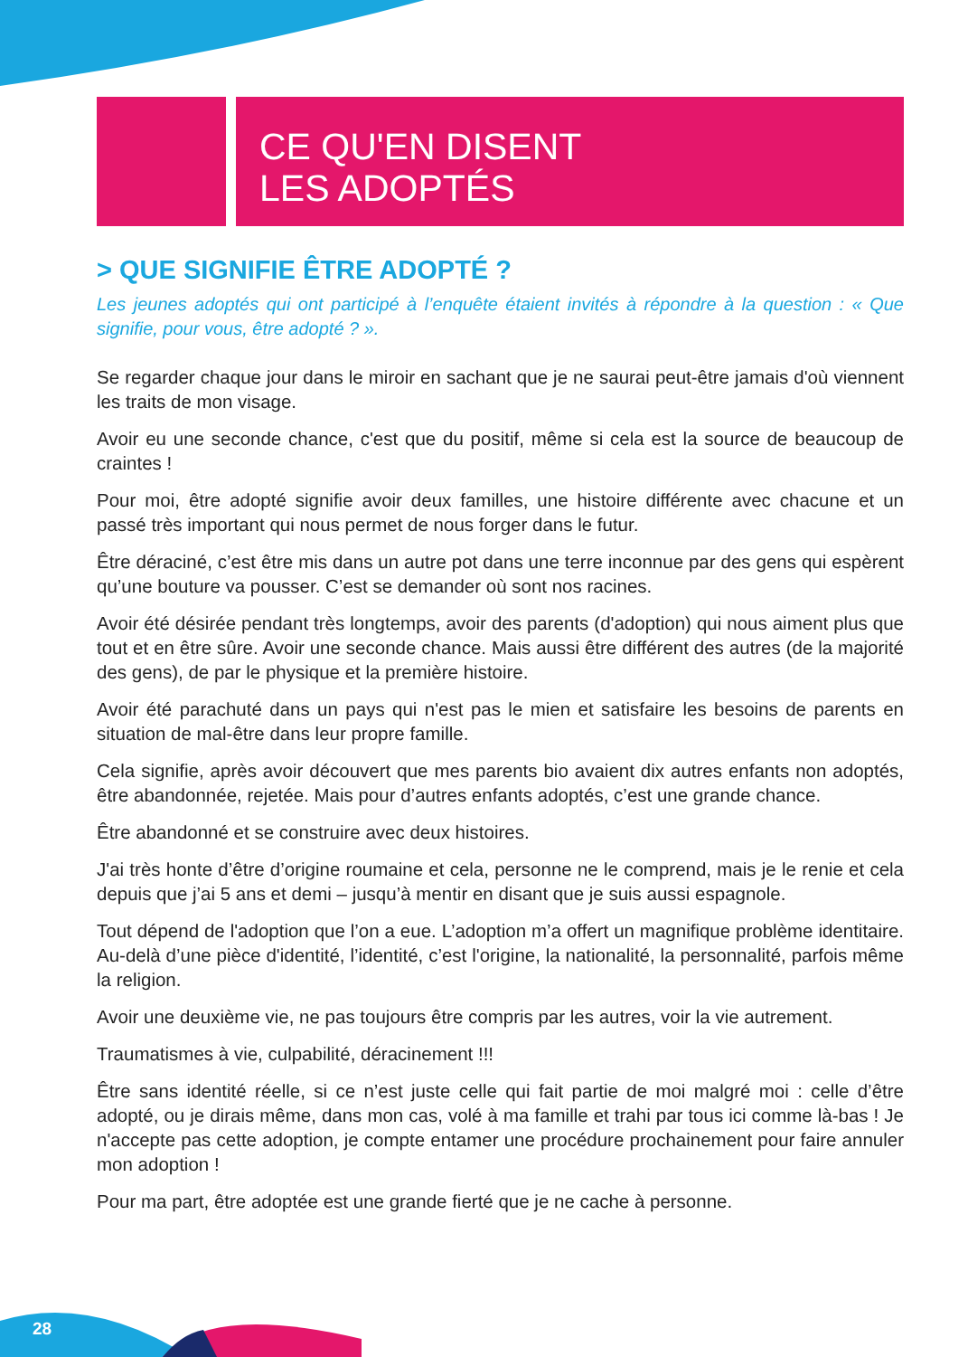CE QU'EN DISENT
LES ADOPTÉS
> QUE SIGNIFIE ÊTRE ADOPTÉ ?
Les jeunes adoptés qui ont participé à l’enquête étaient invités à répondre à la question : « Que signifie, pour vous, être adopté ? ».
Se regarder chaque jour dans le miroir en sachant que je ne saurai peut-être jamais d'où viennent les traits de mon visage.
Avoir eu une seconde chance, c'est que du positif, même si cela est la source de beaucoup de craintes !
Pour moi, être adopté signifie avoir deux familles, une histoire différente avec chacune et un passé très important qui nous permet de nous forger dans le futur.
Être déraciné, c’est être mis dans un autre pot dans une terre inconnue par des gens qui espèrent qu’une bouture va pousser. C’est se demander où sont nos racines.
Avoir été désirée pendant très longtemps, avoir des parents (d'adoption) qui nous aiment plus que tout et en être sûre. Avoir une seconde chance. Mais aussi être différent des autres (de la majorité des gens), de par le physique et la première histoire.
Avoir été parachuté dans un pays qui n'est pas le mien et satisfaire les besoins de parents en situation de mal-être dans leur propre famille.
Cela signifie, après avoir découvert que mes parents bio avaient dix autres enfants non adoptés, être abandonnée, rejetée. Mais pour d’autres enfants adoptés, c’est une grande chance.
Être abandonné et se construire avec deux histoires.
J'ai très honte d’être d’origine roumaine et cela, personne ne le comprend, mais je le renie et cela depuis que j’ai 5 ans et demi – jusqu’à mentir en disant que je suis aussi espagnole.
Tout dépend de l'adoption que l’on a eue. L’adoption m’a offert un magnifique problème identitaire. Au-delà d’une pièce d'identité, l’identité, c’est l'origine, la nationalité, la personnalité, parfois même la religion.
Avoir une deuxième vie, ne pas toujours être compris par les autres, voir la vie autrement.
Traumatismes à vie, culpabilité, déracinement !!!
Être sans identité réelle, si ce n’est juste celle qui fait partie de moi malgré moi : celle d’être adopté, ou je dirais même, dans mon cas, volé à ma famille et trahi par tous ici comme là-bas ! Je n'accepte pas cette adoption, je compte entamer une procédure prochainement pour faire annuler mon adoption !
Pour ma part, être adoptée est une grande fierté que je ne cache à personne.
28